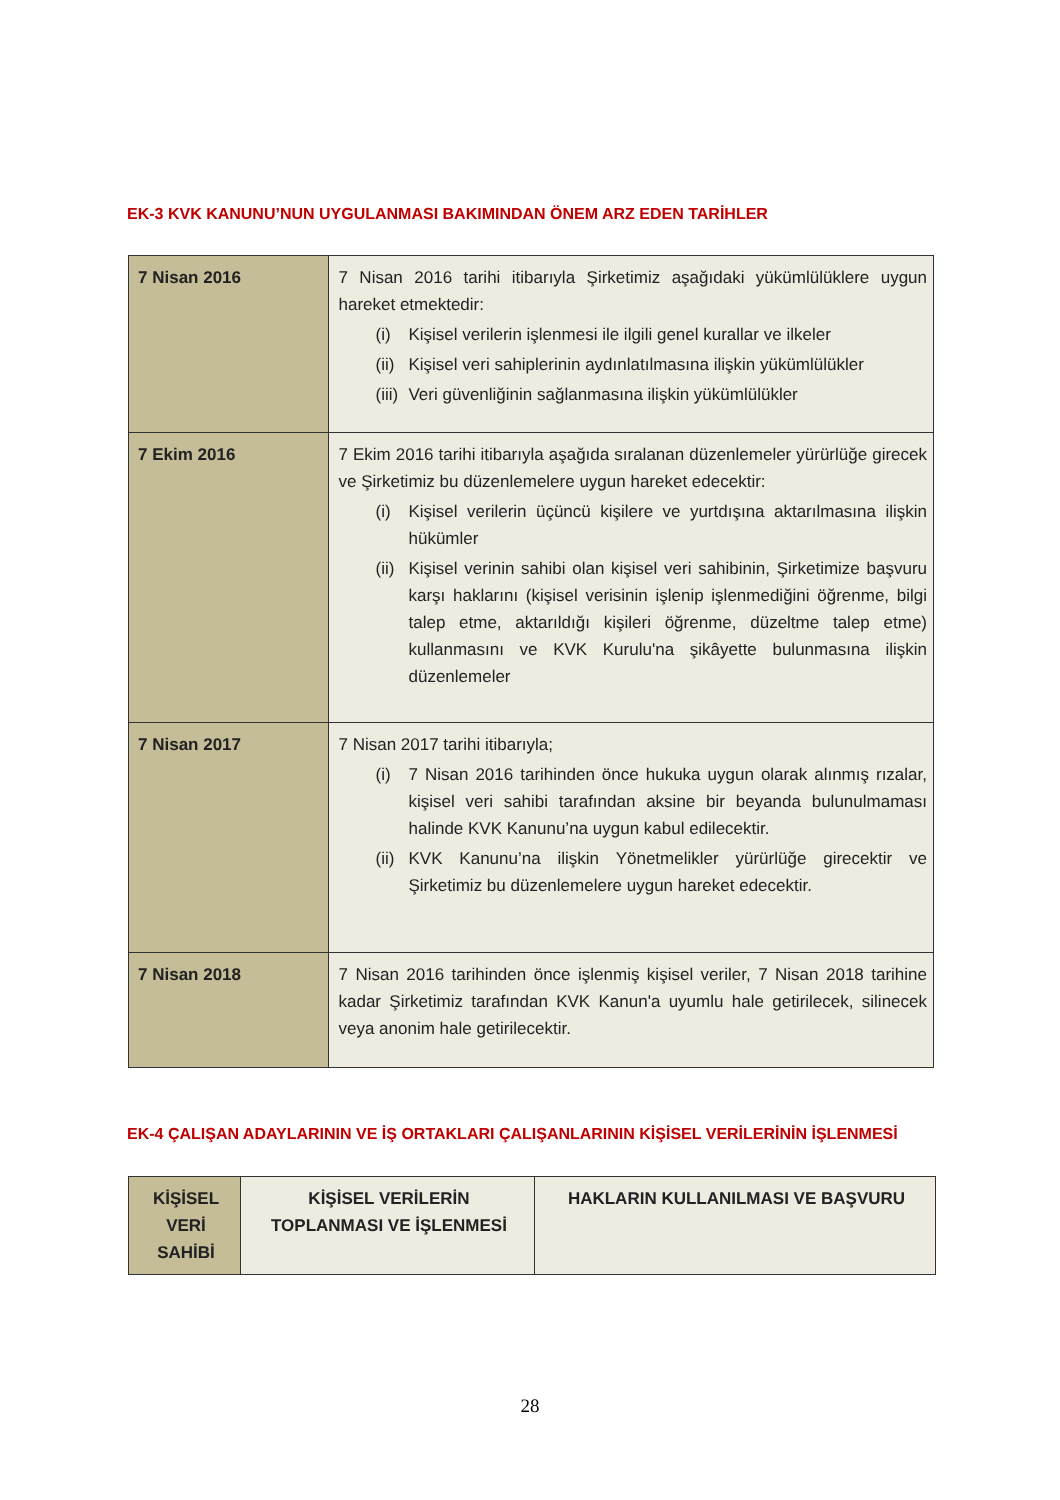EK-3 KVK KANUNU’NUN UYGULANMASI BAKIMINDAN ÖNEM ARZ EDEN TARİHLER
| 7 Nisan 2016 | 7 Nisan 2016 tarihi itibarıyla Şirketimiz aşağıdaki yükümlülüklere uygun hareket etmektedir: (i) Kişisel verilerin işlenmesi ile ilgili genel kurallar ve ilkeler (ii) Kişisel veri sahiplerinin aydınlatılmasına ilişkin yükümlülükler (iii) Veri güvenliğinin sağlanmasına ilişkin yükümlülükler |
| 7 Ekim 2016 | 7 Ekim 2016 tarihi itibarıyla aşağıda sıralanan düzenlemeler yürürlüğe girecek ve Şirketimiz bu düzenlemelere uygun hareket edecektir: (i) Kişisel verilerin üçüncü kişilere ve yurtdışına aktarılmasına ilişkin hükümler (ii) Kişisel verinin sahibi olan kişisel veri sahibinin, Şirketimize başvuru karşı haklarını (kişisel verisinin işlenip işlenmediğini öğrenme, bilgi talep etme, aktarıldığı kişileri öğrenme, düzeltme talep etme) kullanmasını ve KVK Kurulu'na şikâyette bulunmasına ilişkin düzenlemeler |
| 7 Nisan 2017 | 7 Nisan 2017 tarihi itibarıyla; (i) 7 Nisan 2016 tarihinden önce hukuka uygun olarak alınmış rızalar, kişisel veri sahibi tarafından aksine bir beyanda bulunulmaması halinde KVK Kanunu’na uygun kabul edilecektir. (ii) KVK Kanunu’na ilişkin Yönetmelikler yürürlüğe girecektir ve Şirketimiz bu düzenlemelere uygun hareket edecektir. |
| 7 Nisan 2018 | 7 Nisan 2016 tarihinden önce işlenmiş kişisel veriler, 7 Nisan 2018 tarihine kadar Şirketimiz tarafından KVK Kanun'a uyumlu hale getirilecek, silinecek veya anonim hale getirilecektir. |
EK-4 ÇALIŞAN ADAYLARININ VE İŞ ORTAKLARI ÇALIŞANLARININ KİŞİSEL VERİLERİNİN İŞLENMESİ
| KİŞİSEL VERİ SAHİBİ | KİŞİSEL VERİLERİN TOPLANMASI VE İŞLENMESİ | HAKLARIN KULLANILMASI VE BAŞVURU |
| --- | --- | --- |
28